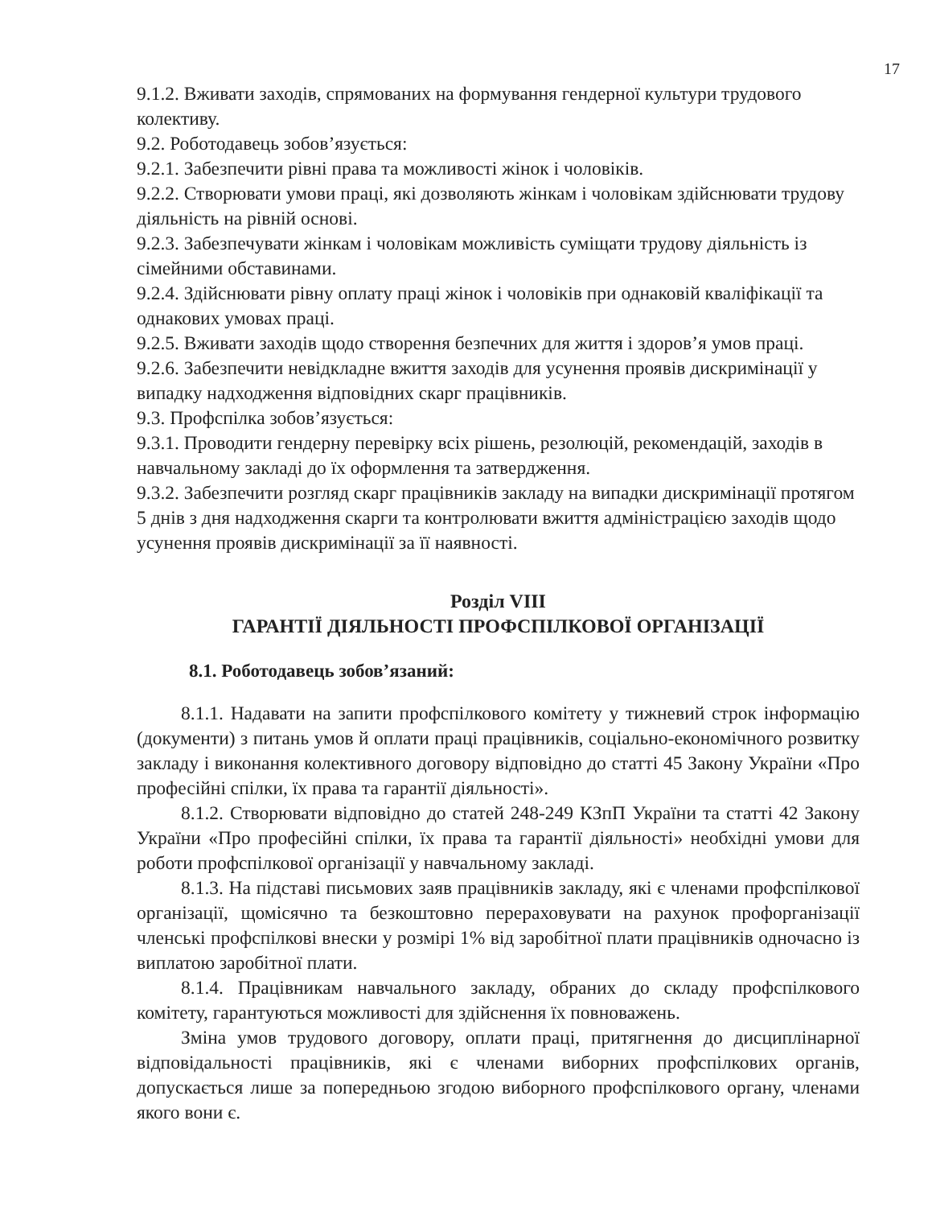17
9.1.2. Вживати заходів, спрямованих на формування гендерної культури трудового колективу.
9.2. Роботодавець зобов’язується:
9.2.1. Забезпечити рівні права та можливості жінок і чоловіків.
9.2.2. Створювати умови праці, які дозволяють жінкам і чоловікам здійснювати трудову діяльність на рівній основі.
9.2.3. Забезпечувати жінкам і чоловікам можливість суміщати трудову діяльність із сімейними обставинами.
9.2.4. Здійснювати рівну оплату праці жінок і чоловіків при однаковій кваліфікації та однакових умовах праці.
9.2.5. Вживати заходів щодо створення безпечних для життя і здоров’я умов праці.
9.2.6. Забезпечити невідкладне вжиття заходів для усунення проявів дискримінації у випадку надходження відповідних скарг працівників.
9.3. Профспілка зобов’язується:
9.3.1. Проводити гендерну перевірку всіх рішень, резолюцій, рекомендацій, заходів в навчальному закладі до їх оформлення та затвердження.
9.3.2. Забезпечити розгляд скарг працівників закладу на випадки дискримінації протягом 5 днів з дня надходження скарги та контролювати вжиття адміністрацією заходів щодо усунення проявів дискримінації за її наявності.
Розділ VIII
ГАРАНТІЇ ДІЯЛЬНОСТІ ПРОФСПІЛКОВОЇ ОРГАНІЗАЦІЇ
8.1. Роботодавець зобов’язаний:
8.1.1. Надавати на запити профспілкового комітету у тижневий строк інформацію (документи) з питань умов й оплати праці працівників, соціально-економічного розвитку закладу і виконання колективного договору відповідно до статті 45 Закону України «Про професійні спілки, їх права та гарантії діяльності».
8.1.2. Створювати відповідно до статей 248-249 КЗпП України та статті 42 Закону України «Про професійні спілки, їх права та гарантії діяльності» необхідні умови для роботи профспілкової організації у навчальному закладі.
8.1.3. На підставі письмових заяв працівників закладу, які є членами профспілкової організації, щомісячно та безкоштовно перераховувати на рахунок профорганізації членські профспілкові внески у розмірі 1% від заробітної плати працівників одночасно із виплатою заробітної плати.
8.1.4. Працівникам навчального закладу, обраних до складу профспілкового комітету, гарантуються можливості для здійснення їх повноважень.
Зміна умов трудового договору, оплати праці, притягнення до дисциплінарної відповідальності працівників, які є членами виборних профспілкових органів, допускається лише за попередньою згодою виборного профспілкового органу, членами якого вони є.